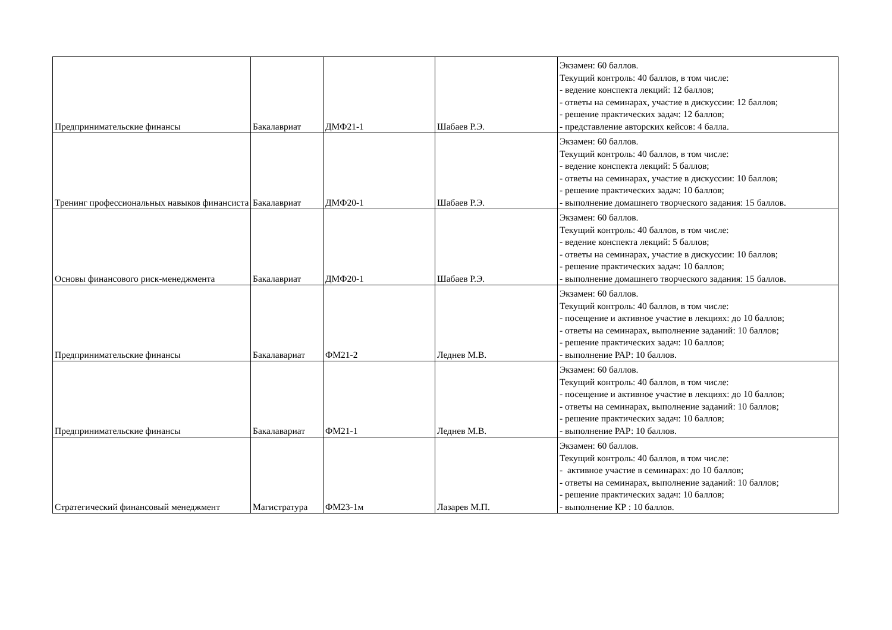| Предпринимательские финансы | Бакалавриат | ДМФ21-1 | Шабаев Р.Э. | Экзамен: 60 баллов. Текущий контроль: 40 баллов, в том числе: - ведение конспекта лекций: 12 баллов; - ответы на семинарах, участие в дискуссии: 12 баллов; - решение практических задач: 12 баллов; - представление авторских кейсов: 4 балла. |
| Тренинг профессиональных навыков финансиста | Бакалавриат | ДМФ20-1 | Шабаев Р.Э. | Экзамен: 60 баллов. Текущий контроль: 40 баллов, в том числе: - ведение конспекта лекций: 5 баллов; - ответы на семинарах, участие в дискуссии: 10 баллов; - решение практических задач: 10 баллов; - выполнение домашнего творческого задания: 15 баллов. |
| Основы финансового риск-менеджмента | Бакалавриат | ДМФ20-1 | Шабаев Р.Э. | Экзамен: 60 баллов. Текущий контроль: 40 баллов, в том числе: - ведение конспекта лекций: 5 баллов; - ответы на семинарах, участие в дискуссии: 10 баллов; - решение практических задач: 10 баллов; - выполнение домашнего творческого задания: 15 баллов. |
| Предпринимательские финансы | Бакалавариат | ФМ21-2 | Леднев М.В. | Экзамен: 60 баллов. Текущий контроль: 40 баллов, в том числе: - посещение и активное участие в лекциях: до 10 баллов; - ответы на семинарах, выполнение заданий: 10 баллов; - решение практических задач: 10 баллов; - выполнение РАР: 10 баллов. |
| Предпринимательские финансы | Бакалавариат | ФМ21-1 | Леднев М.В. | Экзамен: 60 баллов. Текущий контроль: 40 баллов, в том числе: - посещение и активное участие в лекциях: до 10 баллов; - ответы на семинарах, выполнение заданий: 10 баллов; - решение практических задач: 10 баллов; - выполнение РАР: 10 баллов. |
| Стратегический финансовый менеджмент | Магистратура | ФМ23-1м | Лазарев М.П. | Экзамен: 60 баллов. Текущий контроль: 40 баллов, в том числе: - активное участие в семинарах: до 10 баллов; - ответы на семинарах, выполнение заданий: 10 баллов; - решение практических задач: 10 баллов; - выполнение КР : 10 баллов. |